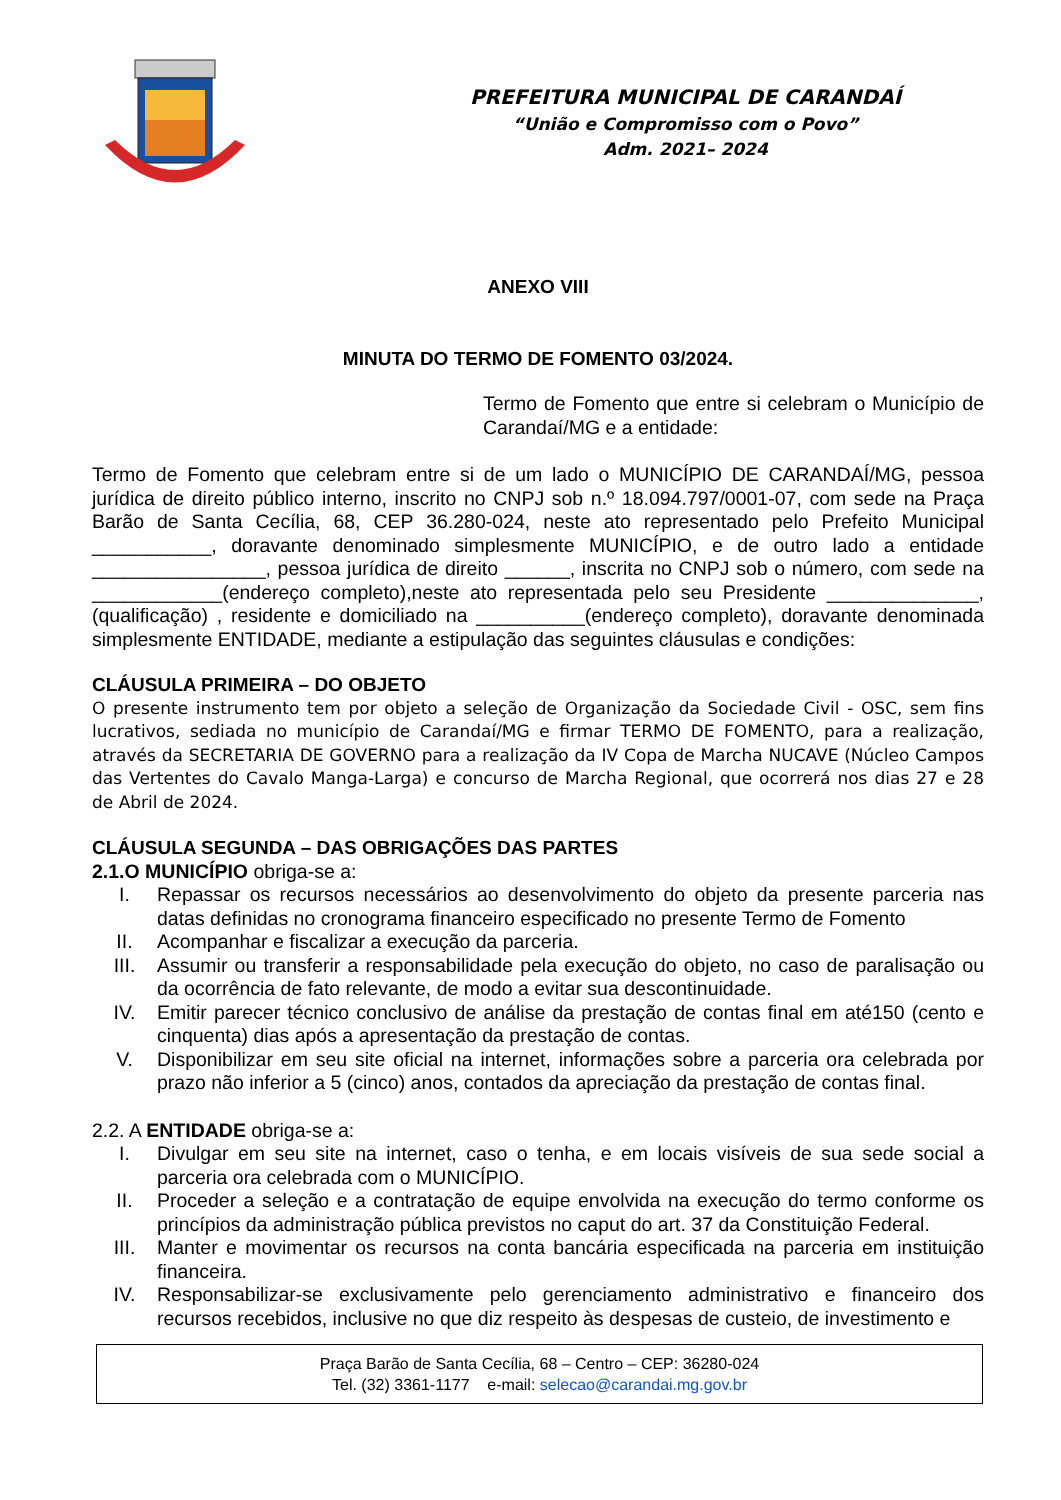PREFEITURA MUNICIPAL DE CARANDAÍ
“União e Compromisso com o Povo”
Adm. 2021– 2024
ANEXO VIII
MINUTA DO TERMO DE FOMENTO 03/2024.
Termo de Fomento que entre si celebram o Município de Carandaí/MG e a entidade:
Termo de Fomento que celebram entre si de um lado o MUNICÍPIO DE CARANDAÍ/MG, pessoa jurídica de direito público interno, inscrito no CNPJ sob n.º 18.094.797/0001-07, com sede na Praça Barão de Santa Cecília, 68, CEP 36.280-024, neste ato representado pelo Prefeito Municipal ___________, doravante denominado simplesmente MUNICÍPIO, e de outro lado a entidade ________________, pessoa jurídica de direito ______, inscrita no CNPJ sob o número, com sede na ____________(endereço completo),neste ato representada pelo seu Presidente ______________, (qualificação) , residente e domiciliado na __________(endereço completo), doravante denominada simplesmente ENTIDADE, mediante a estipulação das seguintes cláusulas e condições:
CLÁUSULA PRIMEIRA – DO OBJETO
O presente instrumento tem por objeto a seleção de Organização da Sociedade Civil - OSC, sem fins lucrativos, sediada no município de Carandaí/MG e firmar TERMO DE FOMENTO, para a realização, através da SECRETARIA DE GOVERNO para a realização da IV Copa de Marcha NUCAVE (Núcleo Campos das Vertentes do Cavalo Manga-Larga) e concurso de Marcha Regional, que ocorrerá nos dias 27 e 28 de Abril de 2024.
CLÁUSULA SEGUNDA – DAS OBRIGAÇÕES DAS PARTES
2.1.O MUNICÍPIO obriga-se a:
I. Repassar os recursos necessários ao desenvolvimento do objeto da presente parceria nas datas definidas no cronograma financeiro especificado no presente Termo de Fomento
II. Acompanhar e fiscalizar a execução da parceria.
III. Assumir ou transferir a responsabilidade pela execução do objeto, no caso de paralisação ou da ocorrência de fato relevante, de modo a evitar sua descontinuidade.
IV. Emitir parecer técnico conclusivo de análise da prestação de contas final em até150 (cento e cinquenta) dias após a apresentação da prestação de contas.
V. Disponibilizar em seu site oficial na internet, informações sobre a parceria ora celebrada por prazo não inferior a 5 (cinco) anos, contados da apreciação da prestação de contas final.
2.2. A ENTIDADE obriga-se a:
I. Divulgar em seu site na internet, caso o tenha, e em locais visíveis de sua sede social a parceria ora celebrada com o MUNICÍPIO.
II. Proceder a seleção e a contratação de equipe envolvida na execução do termo conforme os princípios da administração pública previstos no caput do art. 37 da Constituição Federal.
III. Manter e movimentar os recursos na conta bancária especificada na parceria em instituição financeira.
IV. Responsabilizar-se exclusivamente pelo gerenciamento administrativo e financeiro dos recursos recebidos, inclusive no que diz respeito às despesas de custeio, de investimento e
Praça Barão de Santa Cecília, 68 – Centro – CEP: 36280-024
Tel. (32) 3361-1177 e-mail: selecao@carandai.mg.gov.br